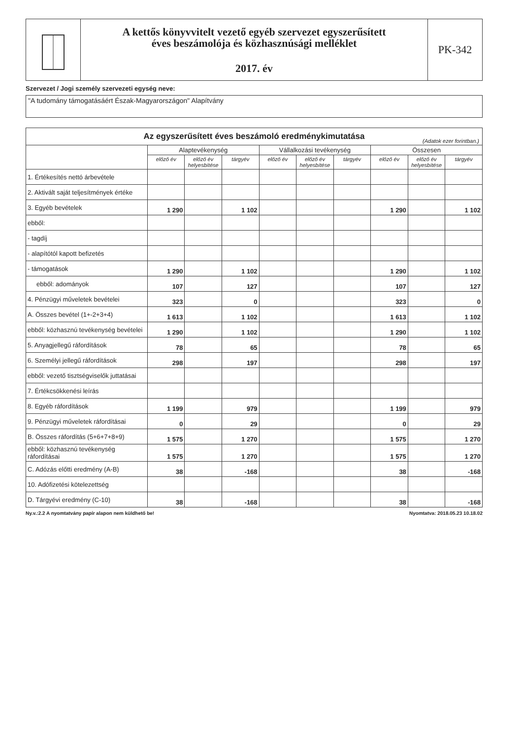A kettős könyvvitelt vezető egyéb szervezet egyszerűsített
éves beszámolója és közhasznúsági melléklet
2017. év
PK-342
Szervezet / Jogi személy szervezeti egység neve:
"A tudomány támogatásáért Észak-Magyarországon" Alapítvány
| Az egyszerűsített éves beszámoló eredménykimutatása (Adatok ezer forintban.) | | | | | | | | | |
| --- | --- | --- | --- | --- | --- | --- | --- | --- | --- |
| | Alaptevékenység | | | Vállalkozási tevékenység | | | Összesen | | |
| | előző év | előző év helyesbítése | tárgyév | előző év | előző év helyesbítése | tárgyév | előző év | előző év helyesbítése | tárgyév |
| 1. Értékesítés nettó árbevétele | | | | | | | | | |
| 2. Aktivált saját teljesítmények értéke | | | | | | | | | |
| 3. Egyéb bevételek | 1 290 | | 1 102 | | | | 1 290 | | 1 102 |
| ebből: | | | | | | | | | |
| - tagdíj | | | | | | | | | |
| - alapítótól kapott befizetés | | | | | | | | | |
| - támogatások | 1 290 | | 1 102 | | | | 1 290 | | 1 102 |
| ebből: adományok | 107 | | 127 | | | | 107 | | 127 |
| 4. Pénzügyi műveletek bevételei | 323 | | 0 | | | | 323 | | 0 |
| A. Összes bevétel (1+-2+3+4) | 1 613 | | 1 102 | | | | 1 613 | | 1 102 |
| ebből: közhasznú tevékenység bevételei | 1 290 | | 1 102 | | | | 1 290 | | 1 102 |
| 5. Anyagjellegű ráfordítások | 78 | | 65 | | | | 78 | | 65 |
| 6. Személyi jellegű ráfordítások | 298 | | 197 | | | | 298 | | 197 |
| ebből: vezető tisztségviselők juttatásai | | | | | | | | | |
| 7. Értékcsökkenési leírás | | | | | | | | | |
| 8. Egyéb ráfordítások | 1 199 | | 979 | | | | 1 199 | | 979 |
| 9. Pénzügyi műveletek ráfordításai | 0 | | 29 | | | | 0 | | 29 |
| B. Összes ráfordítás (5+6+7+8+9) | 1 575 | | 1 270 | | | | 1 575 | | 1 270 |
| ebből: közhasznú tevékenység ráfordításai | 1 575 | | 1 270 | | | | 1 575 | | 1 270 |
| C. Adózás előtti eredmény (A-B) | 38 | | -168 | | | | 38 | | -168 |
| 10. Adófizetési kötelezettség | | | | | | | | | |
| D. Tárgyévi eredmény (C-10) | 38 | | -168 | | | | 38 | | -168 |
Ny.v.:2.2 A nyomtatvány papír alapon nem küldhető be! Nyomtatva: 2018.05.23 10.18.02